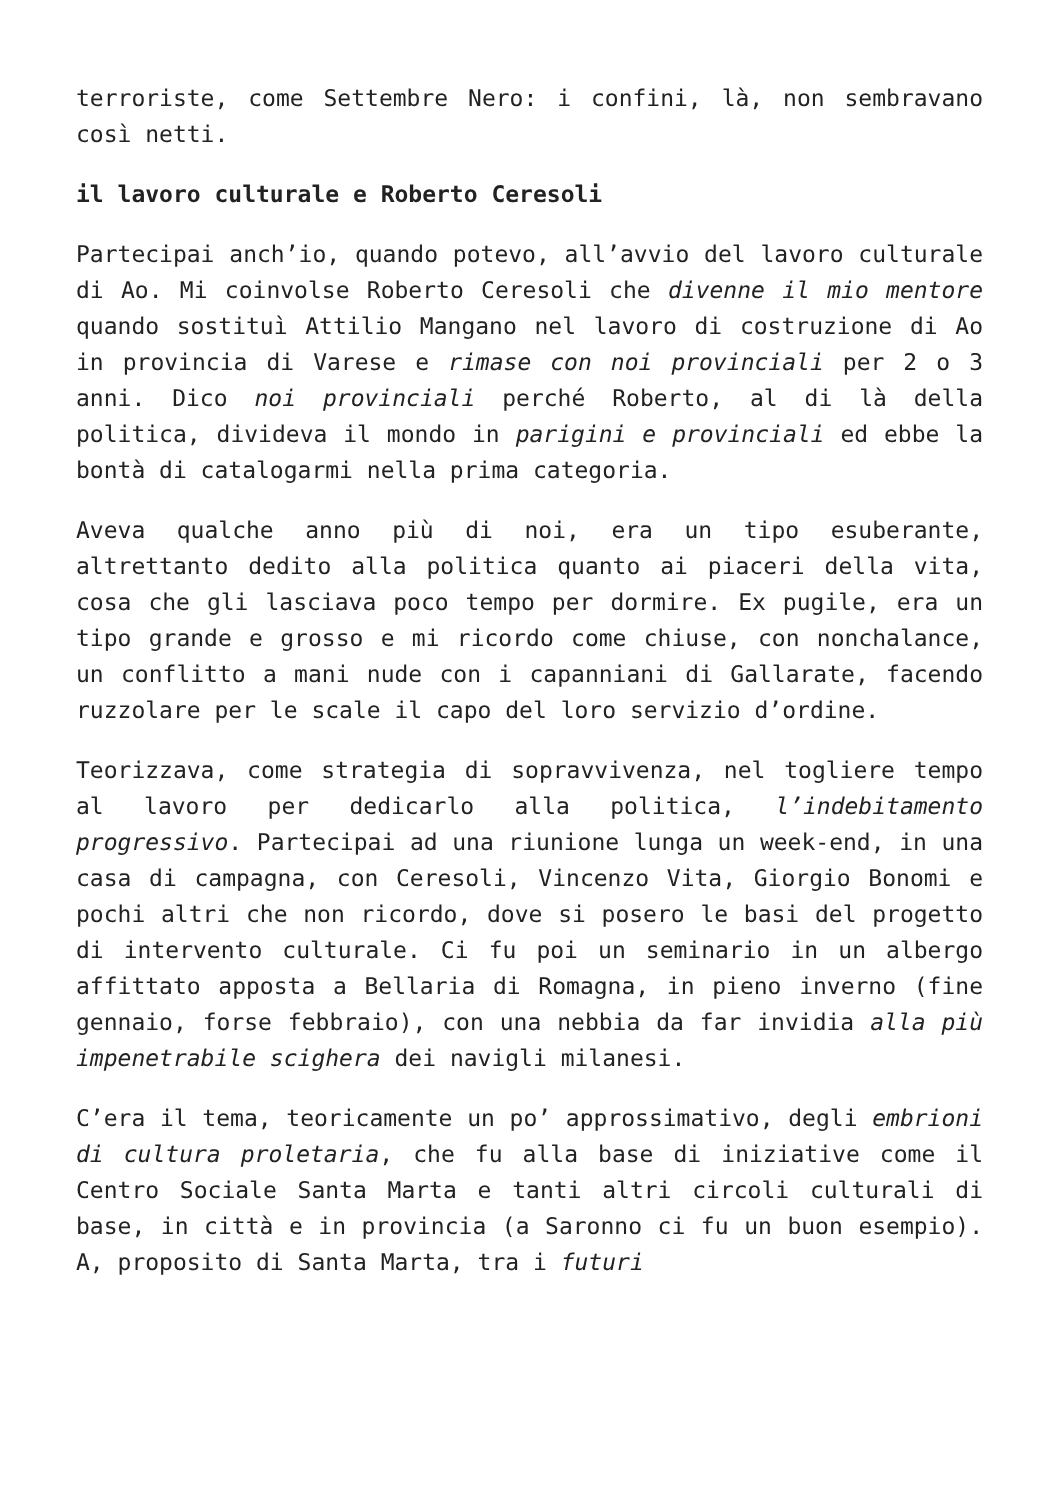terroriste, come Settembre Nero: i confini, là, non sembravano così netti.
il lavoro culturale e Roberto Ceresoli
Partecipai anch’io, quando potevo, all’avvio del lavoro culturale di Ao. Mi coinvolse Roberto Ceresoli che divenne il mio mentore quando sostituì Attilio Mangano nel lavoro di costruzione di Ao in provincia di Varese e rimase con noi provinciali per 2 o 3 anni. Dico noi provinciali perché Roberto, al di là della politica, divideva il mondo in parigini e provinciali ed ebbe la bontà di catalogarmi nella prima categoria.
Aveva qualche anno più di noi, era un tipo esuberante, altrettanto dedito alla politica quanto ai piaceri della vita, cosa che gli lasciava poco tempo per dormire. Ex pugile, era un tipo grande e grosso e mi ricordo come chiuse, con nonchalance, un conflitto a mani nude con i capanniani di Gallarate, facendo ruzzolare per le scale il capo del loro servizio d’ordine.
Teorizzava, come strategia di sopravvivenza, nel togliere tempo al lavoro per dedicarlo alla politica, l’indebitamento progressivo. Partecipai ad una riunione lunga un week-end, in una casa di campagna, con Ceresoli, Vincenzo Vita, Giorgio Bonomi e pochi altri che non ricordo, dove si posero le basi del progetto di intervento culturale. Ci fu poi un seminario in un albergo affittato apposta a Bellaria di Romagna, in pieno inverno (fine gennaio, forse febbraio), con una nebbia da far invidia alla più impenetrabile scighera dei navigli milanesi.
C’era il tema, teoricamente un po’ approssimativo, degli embrioni di cultura proletaria, che fu alla base di iniziative come il Centro Sociale Santa Marta e tanti altri circoli culturali di base, in città e in provincia (a Saronno ci fu un buon esempio). A, proposito di Santa Marta, tra i futuri